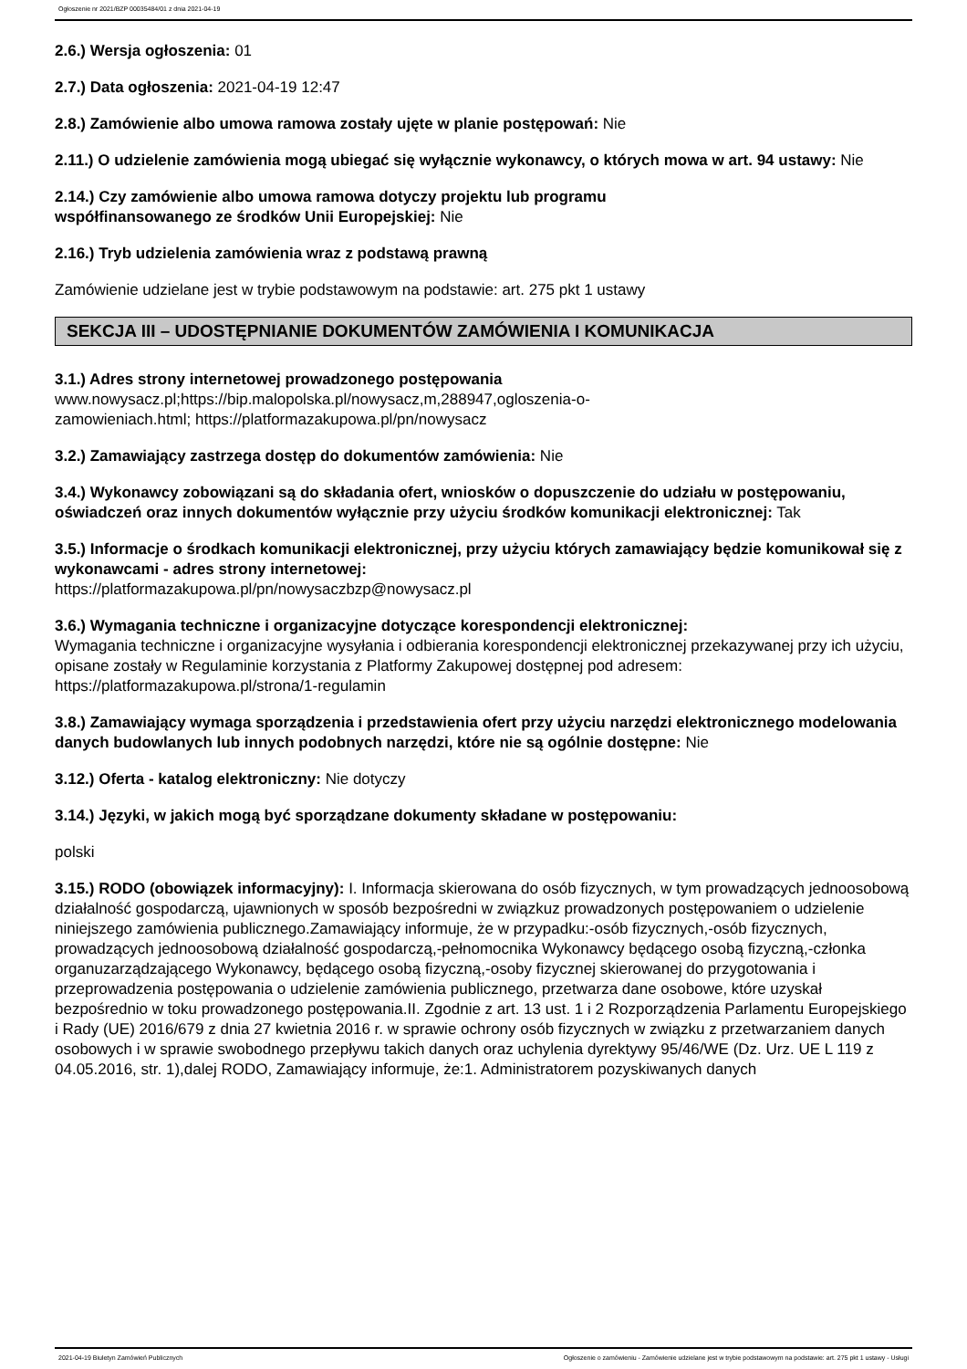Ogłoszenie nr 2021/BZP 00035484/01 z dnia 2021-04-19
2.6.) Wersja ogłoszenia: 01
2.7.) Data ogłoszenia: 2021-04-19 12:47
2.8.) Zamówienie albo umowa ramowa zostały ujęte w planie postępowań: Nie
2.11.) O udzielenie zamówienia mogą ubiegać się wyłącznie wykonawcy, o których mowa w art. 94 ustawy: Nie
2.14.) Czy zamówienie albo umowa ramowa dotyczy projektu lub programu
współfinansowanego ze środków Unii Europejskiej: Nie
2.16.) Tryb udzielenia zamówienia wraz z podstawą prawną
Zamówienie udzielane jest w trybie podstawowym na podstawie: art. 275 pkt 1 ustawy
SEKCJA III – UDOSTĘPNIANIE DOKUMENTÓW ZAMÓWIENIA I KOMUNIKACJA
3.1.) Adres strony internetowej prowadzonego postępowania
www.nowysacz.pl;https://bip.malopolska.pl/nowysacz,m,288947,ogloszenia-o-
zamowieniach.html; https://platformazakupowa.pl/pn/nowysacz
3.2.) Zamawiający zastrzega dostęp do dokumentów zamówienia: Nie
3.4.) Wykonawcy zobowiązani są do składania ofert, wniosków o dopuszczenie do udziału w postępowaniu, oświadczeń oraz innych dokumentów wyłącznie przy użyciu środków komunikacji elektronicznej: Tak
3.5.) Informacje o środkach komunikacji elektronicznej, przy użyciu których zamawiający będzie komunikował się z wykonawcami - adres strony internetowej:
https://platformazakupowa.pl/pn/nowysaczbzp@nowysacz.pl
3.6.) Wymagania techniczne i organizacyjne dotyczące korespondencji elektronicznej:
Wymagania techniczne i organizacyjne wysyłania i odbierania korespondencji elektronicznej przekazywanej przy ich użyciu, opisane zostały w Regulaminie korzystania z Platformy Zakupowej dostępnej pod adresem: https://platformazakupowa.pl/strona/1-regulamin
3.8.) Zamawiający wymaga sporządzenia i przedstawienia ofert przy użyciu narzędzi elektronicznego modelowania danych budowlanych lub innych podobnych narzędzi, które nie są ogólnie dostępne: Nie
3.12.) Oferta - katalog elektroniczny: Nie dotyczy
3.14.) Języki, w jakich mogą być sporządzane dokumenty składane w postępowaniu:
polski
3.15.) RODO (obowiązek informacyjny): I. Informacja skierowana do osób fizycznych, w tym prowadzących jednoosobową działalność gospodarczą, ujawnionych w sposób bezpośredni w związkuz prowadzonych postępowaniem o udzielenie niniejszego zamówienia publicznego.Zamawiający informuje, że w przypadku:-osób fizycznych,-osób fizycznych, prowadzących jednoosobową działalność gospodarczą,-pełnomocnika Wykonawcy będącego osobą fizyczną,-członka organuzarządzającego Wykonawcy, będącego osobą fizyczną,-osoby fizycznej skierowanej do przygotowania i przeprowadzenia postępowania o udzielenie zamówienia publicznego, przetwarza dane osobowe, które uzyskał bezpośrednio w toku prowadzonego postępowania.II. Zgodnie z art. 13 ust. 1 i 2 Rozporządzenia Parlamentu Europejskiego i Rady (UE) 2016/679 z dnia 27 kwietnia 2016 r. w sprawie ochrony osób fizycznych w związku z przetwarzaniem danych osobowych i w sprawie swobodnego przepływu takich danych oraz uchylenia dyrektywy 95/46/WE (Dz. Urz. UE L 119 z 04.05.2016, str. 1),dalej RODO, Zamawiający informuje, że:1. Administratorem pozyskiwanych danych
2021-04-19 Biuletyn Zamówień Publicznych Ogłoszenie o zamówieniu - Zamówienie udzielane jest w trybie podstawowym na podstawie: art. 275 pkt 1 ustawy - Usługi